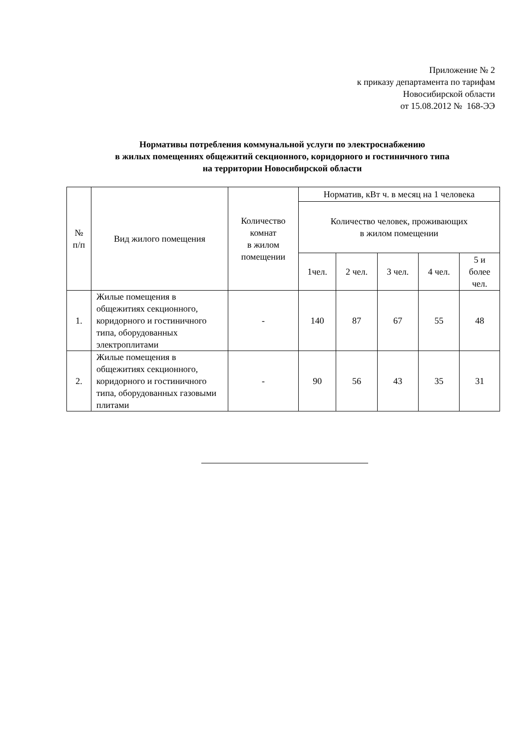Приложение № 2
к приказу департамента по тарифам
Новосибирской области
от 15.08.2012 № 168-ЭЭ
Нормативы потребления коммунальной услуги по электроснабжению
в жилых помещениях общежитий секционного, коридорного и гостиничного типа
на территории Новосибирской области
| № п/п | Вид жилого помещения | Количество комнат в жилом помещении | Норматив, кВт ч. в месяц на 1 человека | | | | |
| --- | --- | --- | --- | --- | --- | --- | --- |
| | | | Количество человек, проживающих в жилом помещении | | | | |
| | | | 1чел. | 2 чел. | 3 чел. | 4 чел. | 5 и более чел. |
| 1. | Жилые помещения в общежитиях секционного, коридорного и гостиничного типа, оборудованных электроплитами | - | 140 | 87 | 67 | 55 | 48 |
| 2. | Жилые помещения в общежитиях секционного, коридорного и гостиничного типа, оборудованных газовыми плитами | - | 90 | 56 | 43 | 35 | 31 |